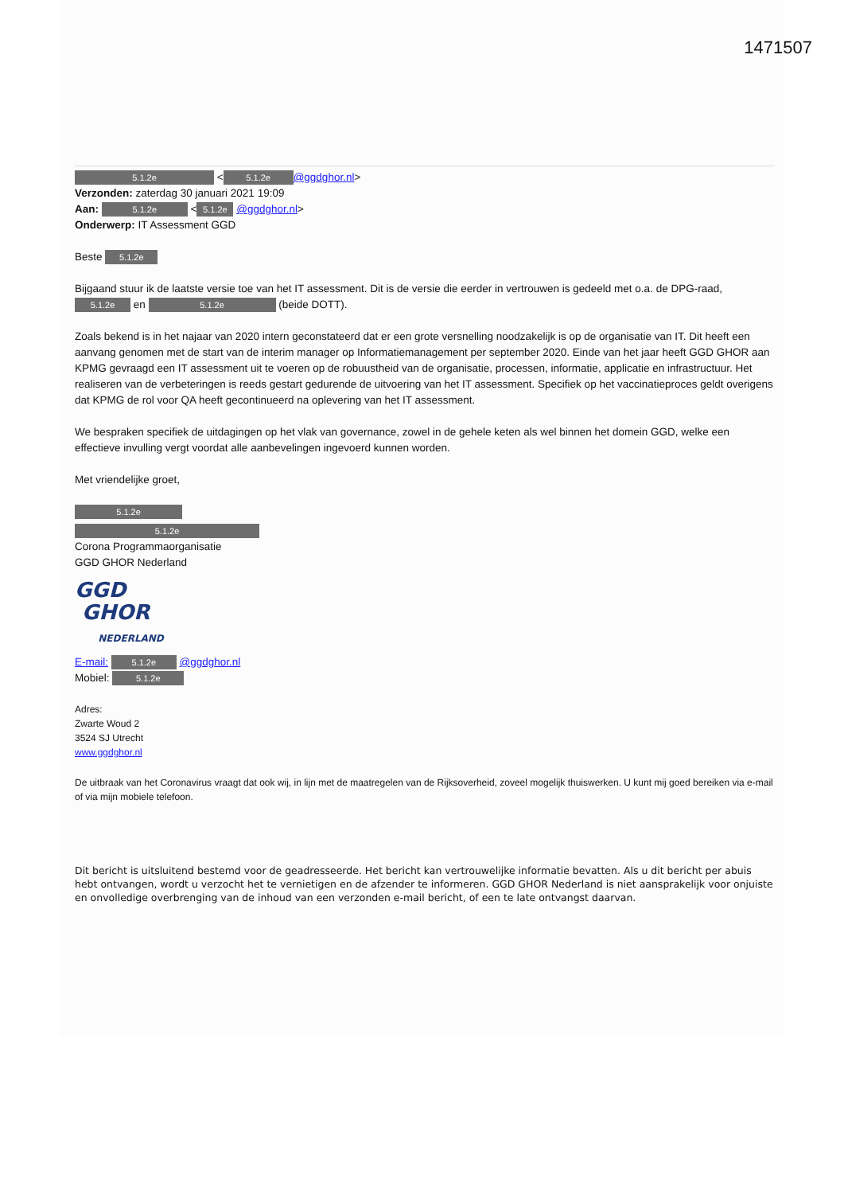1471507
5.1.2e < 5.1.2e @ggdghor.nl>
Verzonden: zaterdag 30 januari 2021 19:09
Aan: 5.1.2e < 5.1.2e @ggdghor.nl>
Onderwerp: IT Assessment GGD
Beste 5.1.2e
Bijgaand stuur ik de laatste versie toe van het IT assessment. Dit is de versie die eerder in vertrouwen is gedeeld met o.a. de DPG-raad, 5.1.2e en 5.1.2e (beide DOTT).
Zoals bekend is in het najaar van 2020 intern geconstateerd dat er een grote versnelling noodzakelijk is op de organisatie van IT. Dit heeft een aanvang genomen met de start van de interim manager op Informatiemanagement per september 2020. Einde van het jaar heeft GGD GHOR aan KPMG gevraagd een IT assessment uit te voeren op de robuustheid van de organisatie, processen, informatie, applicatie en infrastructuur. Het realiseren van de verbeteringen is reeds gestart gedurende de uitvoering van het IT assessment. Specifiek op het vaccinatieproces geldt overigens dat KPMG de rol voor QA heeft gecontinueerd na oplevering van het IT assessment.
We bespraken specifiek de uitdagingen op het vlak van governance, zowel in de gehele keten als wel binnen het domein GGD, welke een effectieve invulling vergt voordat alle aanbevelingen ingevoerd kunnen worden.
Met vriendelijke groet,
5.1.2e
5.1.2e
Corona Programmaorganisatie
GGD GHOR Nederland
GGD
GHOR
NEDERLAND
E-mail: 5.1.2e @ggdghor.nl
Mobiel: 5.1.2e
Adres:
Zwarte Woud 2
3524 SJ Utrecht
www.ggdghor.nl
De uitbraak van het Coronavirus vraagt dat ook wij, in lijn met de maatregelen van de Rijksoverheid, zoveel mogelijk thuiswerken. U kunt mij goed bereiken via e-mail of via mijn mobiele telefoon.
Dit bericht is uitsluitend bestemd voor de geadresseerde. Het bericht kan vertrouwelijke informatie bevatten. Als u dit bericht per abuis hebt ontvangen, wordt u verzocht het te vernietigen en de afzender te informeren. GGD GHOR Nederland is niet aansprakelijk voor onjuiste en onvolledige overbrenging van de inhoud van een verzonden e-mail bericht, of een te late ontvangst daarvan.